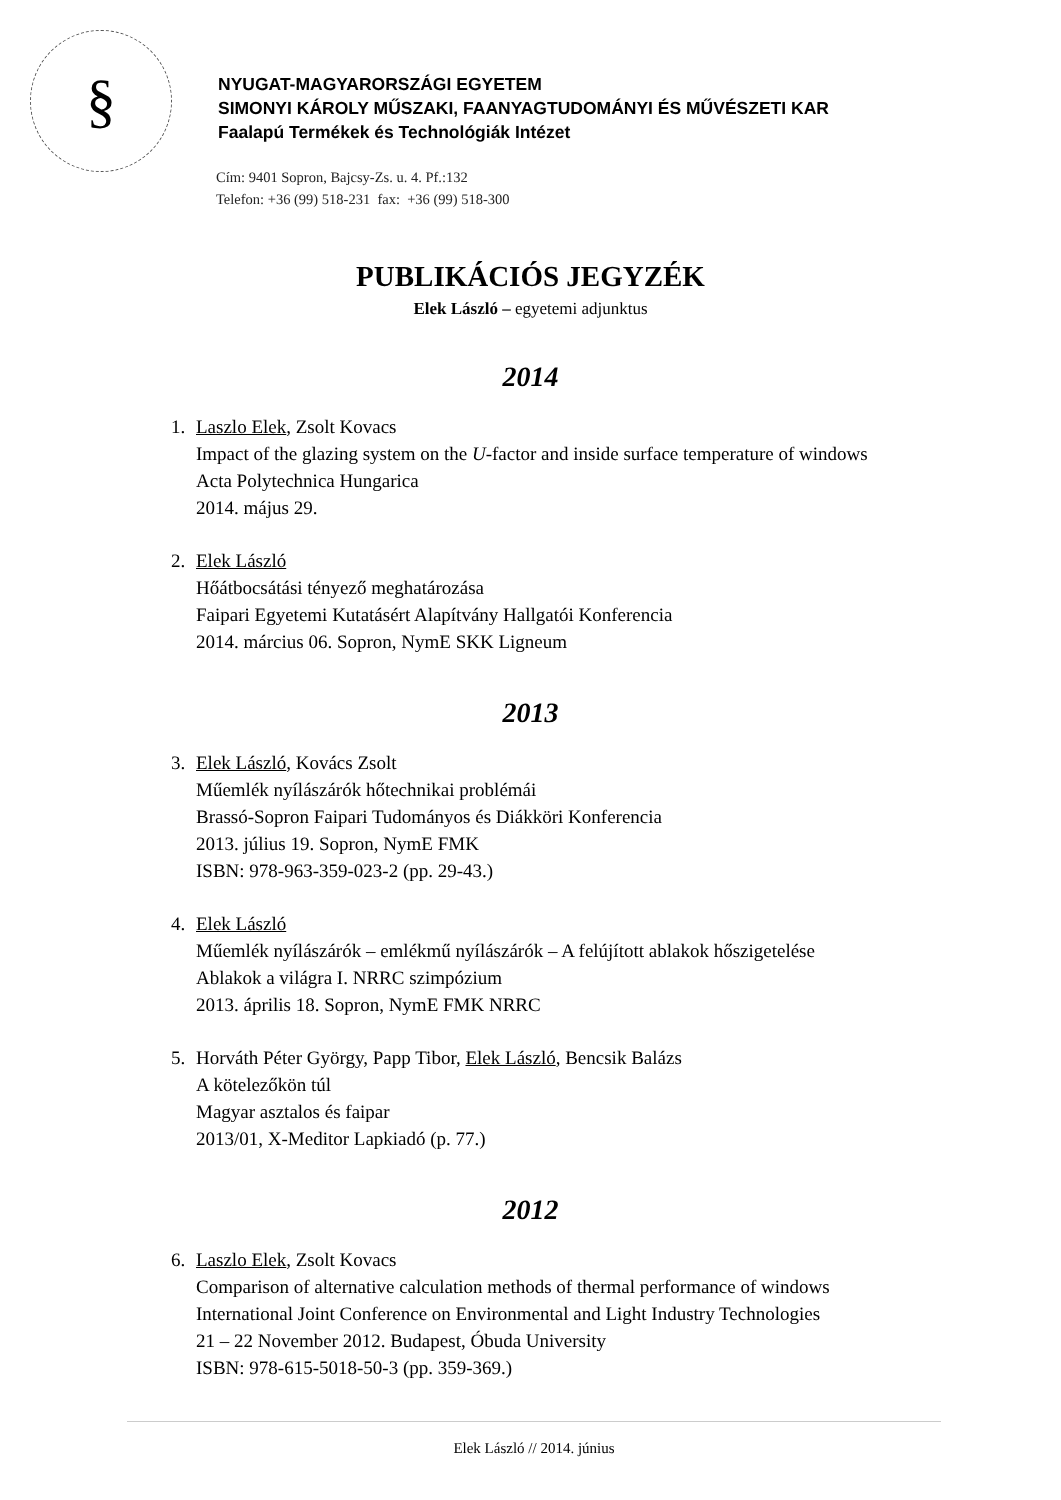§
NYUGAT-MAGYARORSZÁGI EGYETEM
SIMONYI KÁROLY MŰSZAKI, FAANYAGTUDOMÁNYI ÉS MŰVÉSZETI KAR
Faalapú Termékek és Technológiák Intézet
Cím: 9401 Sopron, Bajcsy-Zs. u. 4. Pf.:132
Telefon: +36 (99) 518-231 fax: +36 (99) 518-300
PUBLIKÁCIÓS JEGYZÉK
Elek László – egyetemi adjunktus
2014
1. Laszlo Elek, Zsolt Kovacs
Impact of the glazing system on the U-factor and inside surface temperature of windows
Acta Polytechnica Hungarica
2014. május 29.
2. Elek László
Hőátbocsátási tényező meghatározása
Faipari Egyetemi Kutatásért Alapítvány Hallgatói Konferencia
2014. március 06. Sopron, NymE SKK Ligneum
2013
3. Elek László, Kovács Zsolt
Műemlék nyílászárók hőtechnikai problémái
Brassó-Sopron Faipari Tudományos és Diákköri Konferencia
2013. július 19. Sopron, NymE FMK
ISBN: 978-963-359-023-2 (pp. 29-43.)
4. Elek László
Műemlék nyílászárók – emlékmű nyílászárók – A felújított ablakok hőszigetelése
Ablakok a világra I. NRRC szimpózium
2013. április 18. Sopron, NymE FMK NRRC
5. Horváth Péter György, Papp Tibor, Elek László, Bencsik Balázs
A kötelezőkön túl
Magyar asztalos és faipar
2013/01, X-Meditor Lapkiadó (p. 77.)
2012
6. Laszlo Elek, Zsolt Kovacs
Comparison of alternative calculation methods of thermal performance of windows
International Joint Conference on Environmental and Light Industry Technologies
21 – 22 November 2012. Budapest, Óbuda University
ISBN: 978-615-5018-50-3 (pp. 359-369.)
Elek László // 2014. június